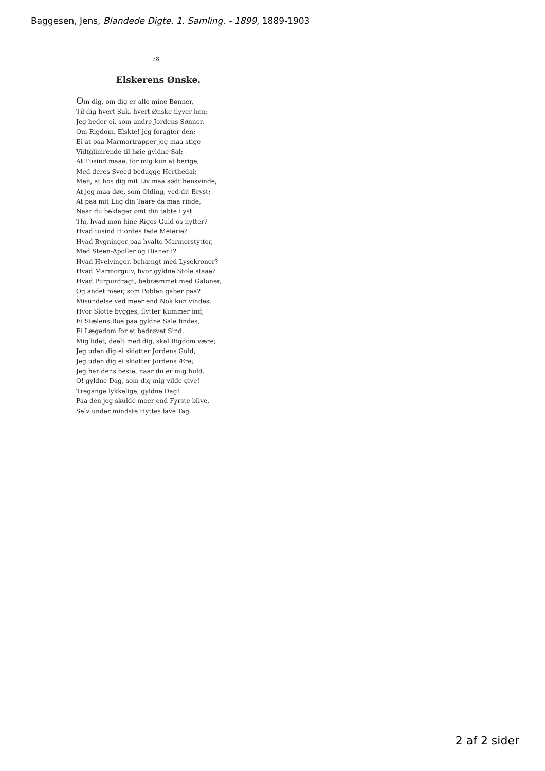Baggesen, Jens, Blandede Digte. 1. Samling. - 1899, 1889-1903
78
Elskerens Ønske.
Om dig, om dig er alle mine Bønner,
Til dig hvert Suk, hvert Ønske flyver hen;
Jeg beder ei, som andre Jordens Sønner,
Om Rigdom, Elskte! jeg foragter den;
Ei at paa Marmortrapper jeg maa stige
Vidtglimrende til høie gyldne Sal;
At Tusind maae, for mig kun at berige,
Med deres Sveed bedugge Herthedal;
Men, at hos dig mit Liv maa sødt hensvinde;
At jeg maa døe, som Olding, ved dit Bryst;
At paa mit Liig din Taare da maa rinde,
Naar du beklager ømt din tabte Lyst.
Thi, hvad mon hine Riges Guld os nytter?
Hvad tusind Hiordes fede Meierie?
Hvad Bygninger paa hvalte Marmorstytter,
Med Steen-Apoller og Dianer i?
Hvad Hvelvinger, behængt med Lysekroner?
Hvad Marmorgulv, hvor gyldne Stole staae?
Hvad Purpurdragt, bebræmmet med Galoner,
Og andet meer, som Pøblen gaber paa?
Misundelse ved meer end Nok kun vindes;
Hvor Slotte bygges, flytter Kummer ind;
Ei Siælens Roe paa gyldne Sale findes,
Ei Lægedom for et bedrøvet Sind.
Mig lidet, deelt med dig, skal Rigdom være;
Jeg uden dig ei skiøtter Jordens Guld;
Jeg uden dig ei skiøtter Jordens Ære;
Jeg har dens beste, naar du er mig huld.
O! gyldne Dag, som dig mig vilde give!
Tregange lykkelige, gyldne Dag!
Paa den jeg skulde meer end Fyrste blive,
Selv under mindste Hyttes lave Tag.
2 af 2 sider